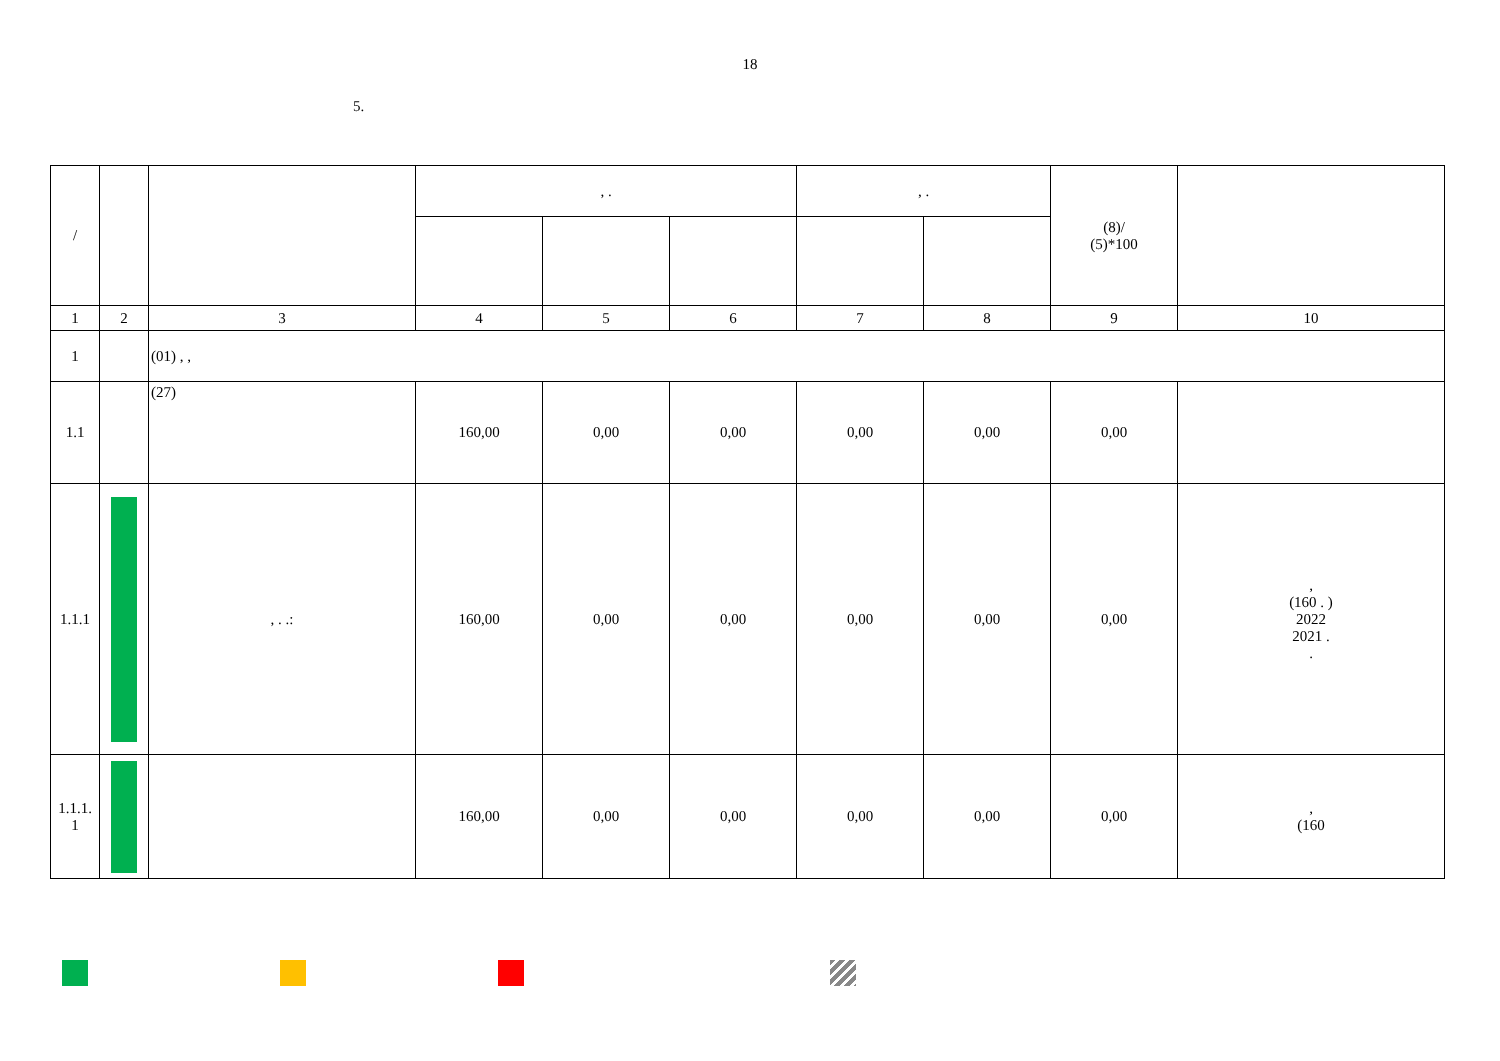18
5.
| / | | | , . | | | , . | | (8)/ (5)*100 | |
| 1 | 2 | 3 | 4 | 5 | 6 | 7 | 8 | 9 | 10 |
| 1 | | (01) , , | | | | | | | |
| 1.1 | | (27) | 160,00 | 0,00 | 0,00 | 0,00 | 0,00 | 0,00 | |
| 1.1.1 | | , . .: | 160,00 | 0,00 | 0,00 | 0,00 | 0,00 | 0,00 | , (160 . ) 2022 2021 . . |
| 1.1.1. 1 | | | 160,00 | 0,00 | 0,00 | 0,00 | 0,00 | 0,00 | , (160 |